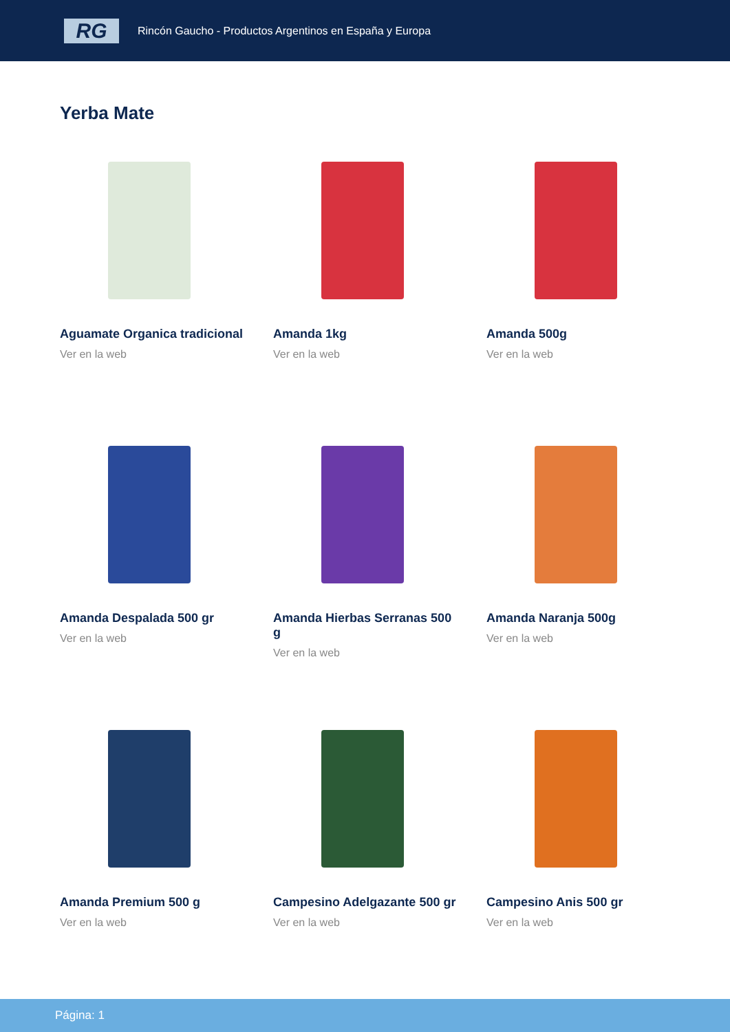RG
Rincón Gaucho - Productos Argentinos en España y Europa
Yerba Mate
Aguamate Organica tradicional
Ver en la web
Amanda 1kg
Ver en la web
Amanda 500g
Ver en la web
Amanda Despalada 500 gr
Ver en la web
Amanda Hierbas Serranas 500 g
Ver en la web
Amanda Naranja 500g
Ver en la web
Amanda Premium 500 g
Ver en la web
Campesino Adelgazante 500 gr
Ver en la web
Campesino Anis 500 gr
Ver en la web
Página: 1